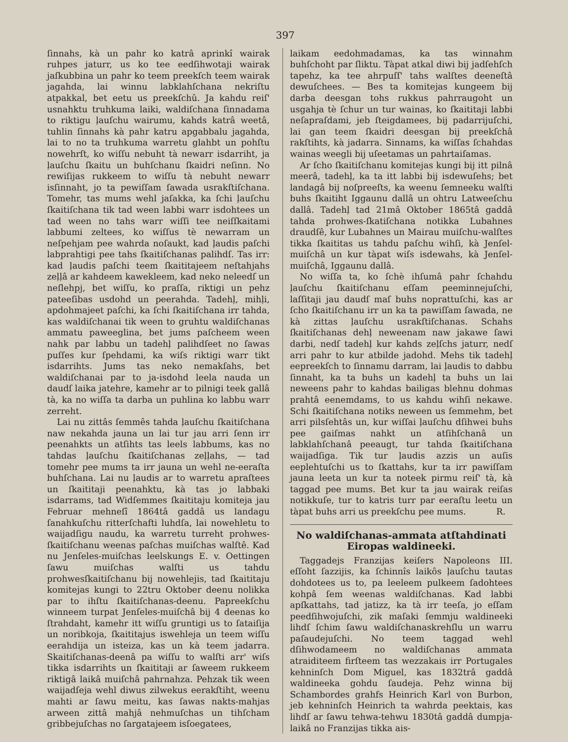397
ſinnahs, kà un pahr ko katrâ aprinkî wairak ruhpes jaturr, us ko tee eedſihwotaji wairak jaſkubbina un pahr ko teem preekſch teem wairak jagahda, lai winnu labklahſchana nekriſtu atpakkal, bet eetu us preekſchû. Ja kahdu reiſ' usnahktu truhkuma laiki, waldiſchana ſinnadama to riktigu ļauſchu wairumu, kahds katrâ weetâ, tuhlin ſinnahs kà pahr katru apgabbalu jagahda, lai to no ta truhkuma warretu glahbt un pohſtu nowehrſt, ko wiſſu nebuht tà newarr isdarriht, ja ļauſchu ſkaitu un buhſchanu ſkaidri neſinn. No rewiſijas rukkeem to wiſſu tà nebuht newarr isſinnaht, jo ta pewiſſam ſawada usrakſtiſchana. Tomehr, tas mums wehl jaſakka, ka ſchi ļauſchu ſkaitiſchana tik tad ween labbi warr isdohtees un tad ween no tahs warr wiſſi tee neiſſkaitami labbumi zeltees, ko wiſſus tè newarram un neſpehjam pee wahrda noſaukt, kad ļaudis paſchi labprahtigi pee tahs ſkaitiſchanas palihdſ. Tas irr: kad ļaudis paſchi teem ſkaititajeem neſtahjahs zeļļâ ar kahdeem kawekleem, kad neko neleedſ un neſlehpj, bet wiſſu, ko praſſa, riktigi un pehz pateeſibas usdohd un peerahda. Tadehļ, mihļi, apdohmajeet paſchi, ka ſchi ſkaitiſchana irr tahda, kas waldiſchanai tik ween to gruhtu waldiſchanas ammatu paweeglina, bet jums paſcheem ween nahk par labbu un tadehļ palihdſeet no ſawas puſſes kur ſpehdami, ka wiſs riktigi warr tikt isdarrihts. Jums tas neko nemakſahs, bet waldiſchanai par to ja-isdohd leela nauda un daudſ laika jatehre, kamehr ar to pilnigi teek gallâ tà, ka no wiſſa ta darba un puhlina ko labbu warr zerreht.
Lai nu zittâs ſemmês tahda ļauſchu ſkaitiſchana naw nekahda jauna un lai tur jau arri ſenn irr peenahkts un atſihts tas leels labbums, kas no tahdas ļauſchu ſkaitiſchanas zeļļahs, — tad tomehr pee mums ta irr jauna un wehl ne-eeraſta buhſchana. Lai nu ļaudis ar to warretu apraſtees un ſkaititaji peenahktu, kà tas jo labbaki isdarrams, tad Widſemmes ſkaititaju komiteja jau Februar mehneſî 1864tâ gaddâ us landagu ſanahkuſchu ritterſchafti luhdſa, lai nowehletu to waijadſigu naudu, ka warretu turreht prohwes-ſkaitiſchanu weenas paſchas muiſchas walſtê. Kad nu Jenſeles-muiſchas leelskungs E. v. Oettingen ſawu muiſchas walſti us tahdu prohwesſkaitiſchanu bij nowehlejis, tad ſkaititaju komitejas kungi to 22tru Oktober deenu nolikka par to ihſtu ſkaitiſchanas-deenu. Papreekſchu winneem turpat Jenſeles-muiſchâ bij 4 deenas ko ſtrahdaht, kamehr itt wiſſu gruntigi us to ſataiſija un noribkoja, ſkaititajus iswehleja un teem wiſſu eerahdija un isteiza, kas un kà teem jadarra. Skaitiſchanas-deenâ pa wiſſu to walſti arr' wiſs tikka isdarrihts un ſkaititaji ar ſaweem rukkeem riktigâ laikâ muiſchâ pahrnahza. Pehzak tik ween waijadſeja wehl diwus zilwekus eerakſtiht, weenu mahti ar ſawu meitu, kas ſawas nakts-mahjas arween zittâ mahjâ nehmuſchas un tihſcham gribbejuſchas no ſargatajeem isſoegatees,
laikam eedohmadamas, ka tas winnahm buhſchoht par ſliktu. Tàpat atkal diwi bij jadſehſch tapehz, ka tee ahrpuſſ' tahs walſtes deeneſtâ dewuſchees. — Bes ta komitejas kungeem bij darba deesgan tohs rukkus pahrraugoht un usgahja tè ſchur un tur wainas, ko ſkaititaji labbi neſapraſdami, jeb ſteigdamees, bij padarrijuſchi, lai gan teem ſkaidri deesgan bij preekſchâ rakſtihts, kà jadarra. Sinnams, ka wiſſas ſchahdas wainas weegli bij uſeetamas un pahrtaiſamas.
Ar ſcho ſkaitiſchanu komitejas kungi bij itt pilnâ meerâ, tadehļ, ka ta itt labbi bij isdewuſehs; bet landagâ bij noſpreeſts, ka weenu ſemneeku walſti buhs ſkaitiht Iggaunu dallâ un ohtru Latweeſchu dallâ. Tadehļ tad 21mâ Oktober 1865tâ gaddâ tahda prohwes-ſkatiſchana notikka Lubahnes draudſê, kur Lubahnes un Mairau muiſchu-walſtes tikka ſkaititas us tahdu paſchu wihſi, kà Jenſel-muiſchâ un kur tàpat wiſs isdewahs, kà Jenſel-muiſchâ, Iggaunu dallâ.
No wiſſa ta, ko ſchè ihſumâ pahr ſchahdu ļauſchu ſkaitiſchanu eſſam peeminnejuſchi, laſſitaji jau daudſ maſ buhs noprattuſchi, kas ar ſcho ſkaitiſchanu irr un ka ta pawiſſam ſawada, ne kà zittas ļauſchu usrakſtiſchanas. Schahs ſkaitiſchanas dehļ neweenam naw jakawe ſawi darbi, nedſ tadehļ kur kahds zeļſchs jaturr, nedſ arri pahr to kur atbilde jadohd. Mehs tik tadehļ eepreekſch to ſinnamu darram, lai ļaudis to dabbu ſinnaht, ka ta buhs un kadehļ ta buhs un lai neweens pahr to kahdas bailigas blehnu dohmas prahtâ eenemdams, to us kahdu wihſi nekawe. Schi ſkaitiſchana notiks neween us ſemmehm, bet arri pilsſehtâs un, kur wiſſai ļauſchu dſihwei buhs pee gaiſmas nahkt un atſihſchanâ un labklahſchanâ peeaugt, tur tahda ſkaitiſchana waijadſiga. Tik tur ļaudis azzis un auſis eeplehtuſchi us to ſkattahs, kur ta irr pawiſſam jauna leeta un kur ta noteek pirmu reiſ' tà, kà taggad pee mums. Bet kur ta jau wairak reiſas notikkuſe, tur to katris turr par eeraſtu leetu un tàpat buhs arri us preekſchu pee mums. R.
No waldiſchanas-ammata atſtahdinati Eiropas waldineeki.
Taggadejs Franzijas keiſers Napoleons III. eſſoht ſazzijis, ka ſchinnîs laikôs ļauſchu tautas dohdotees us to, pa leeleem pulkeem ſadohtees kohpâ ſem weenas waldiſchanas. Kad labbi apſkattahs, tad jatizz, ka tà irr teeſa, jo eſſam peedſihwojuſchi, zik maſaki ſemmju waldineeki lihdſ ſchim ſawu waldiſchanaskrehſlu un warru paſaudejuſchi. No teem taggad wehl dſihwodameem no waldiſchanas ammata atraiditeem firſteem tas wezzakais irr Portugales kehninſch Dom Miguel, kas 1832trâ gaddâ waldineeka gohdu ſaudeja. Pehz winna bij Schambordes grahfs Heinrich Karl von Burbon, jeb kehninſch Heinrich ta wahrda peektais, kas lihdſ ar ſawu tehwa-tehwu 1830tâ gaddâ dumpja-laikâ no Franzijas tikka ais-